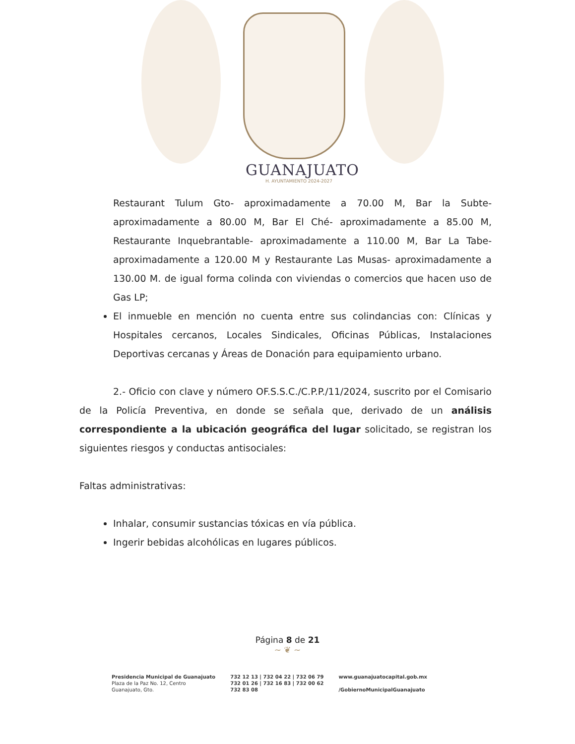GUANAJUATO
H. AYUNTAMIENTO 2024-2027
Restaurant Tulum Gto- aproximadamente a 70.00 M, Bar la Subte- aproximadamente a 80.00 M, Bar El Ché- aproximadamente a 85.00 M, Restaurante Inquebrantable- aproximadamente a 110.00 M, Bar La Tabe- aproximadamente a 120.00 M y Restaurante Las Musas- aproximadamente a 130.00 M. de igual forma colinda con viviendas o comercios que hacen uso de Gas LP;
El inmueble en mención no cuenta entre sus colindancias con: Clínicas y Hospitales cercanos, Locales Sindicales, Oficinas Públicas, Instalaciones Deportivas cercanas y Áreas de Donación para equipamiento urbano.
2.- Oficio con clave y número OF.S.S.C./C.P.P./11/2024, suscrito por el Comisario de la Policía Preventiva, en donde se señala que, derivado de un análisis correspondiente a la ubicación geográfica del lugar solicitado, se registran los siguientes riesgos y conductas antisociales:
Faltas administrativas:
Inhalar, consumir sustancias tóxicas en vía pública.
Ingerir bebidas alcohólicas en lugares públicos.
Página 8 de 21
~ ❦ ~
Presidencia Municipal de Guanajuato
Plaza de la Paz No. 12, Centro
Guanajuato, Gto.
732 12 13 | 732 04 22 | 732 06 79
732 01 26 | 732 16 83 | 732 00 62
732 83 08
www.guanajuatocapital.gob.mx
/GobiernoMunicipalGuanajuato